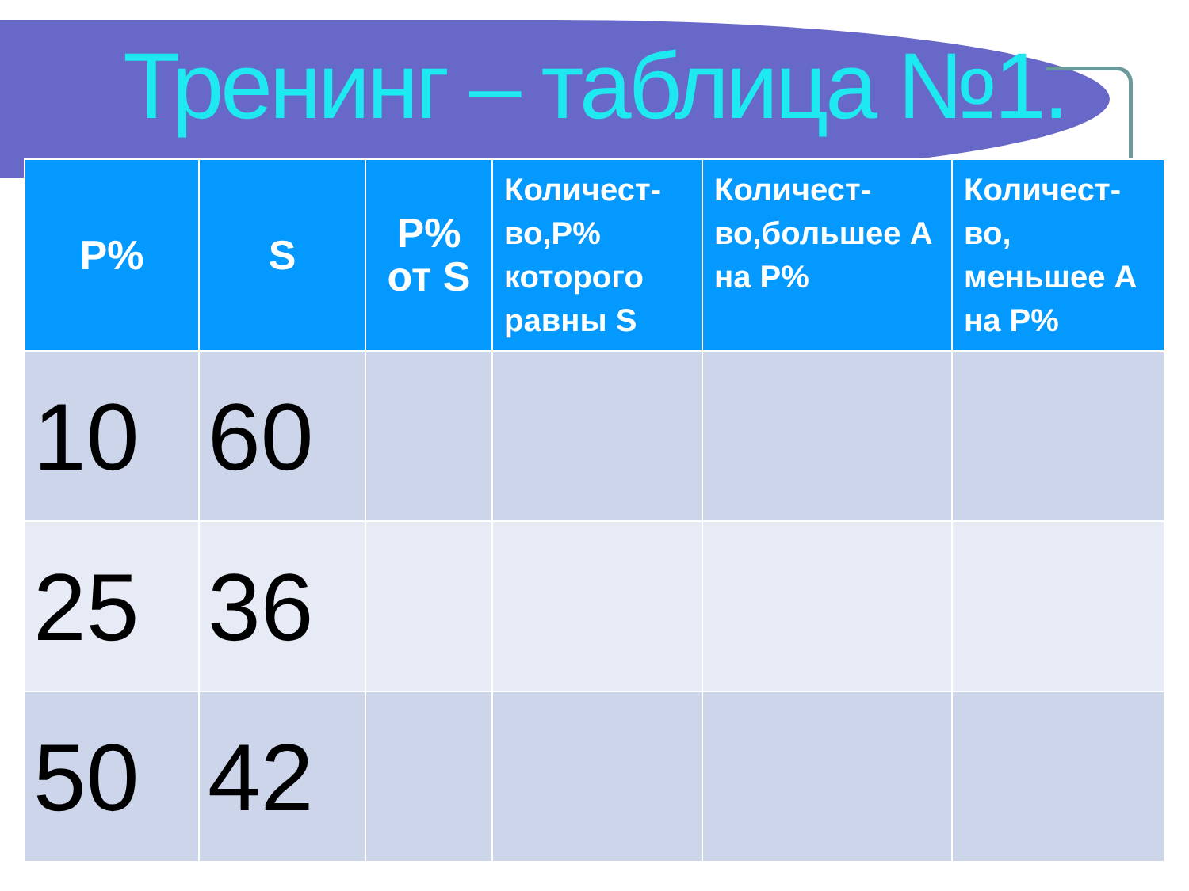Тренинг – таблица №1.
| P% | S | P% от S | Количест-во,Р% которого равны S | Количест-во,большее А на Р% | Количест-во, меньшее А на Р% |
| --- | --- | --- | --- | --- | --- |
| 10 | 60 | | | | |
| 25 | 36 | | | | |
| 50 | 42 | | | | |